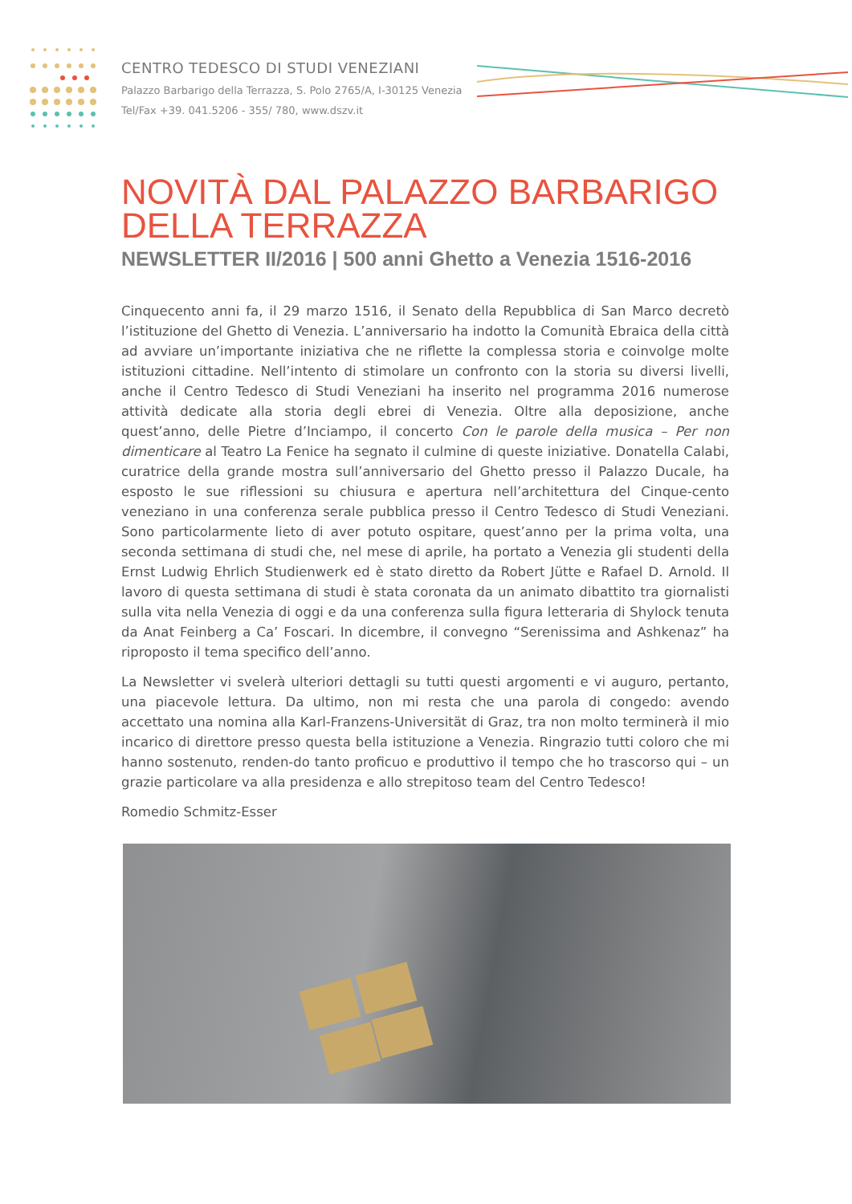CENTRO TEDESCO DI STUDI VENEZIANI
Palazzo Barbarigo della Terrazza, S. Polo 2765/A, I-30125 Venezia
Tel/Fax +39. 041.5206 - 355/ 780, www.dszv.it
NOVITÀ DAL PALAZZO BARBARIGO
DELLA TERRAZZA
NEWSLETTER II/2016 | 500 anni Ghetto a Venezia 1516-2016
Cinquecento anni fa, il 29 marzo 1516, il Senato della Repubblica di San Marco decretò l’istituzione del Ghetto di Venezia. L’anniversario ha indotto la Comunità Ebraica della città ad avviare un’importante iniziativa che ne riflette la complessa storia e coinvolge molte istituzioni cittadine. Nell’intento di stimolare un confronto con la storia su diversi livelli, anche il Centro Tedesco di Studi Veneziani ha inserito nel programma 2016 numerose attività dedicate alla storia degli ebrei di Venezia. Oltre alla deposizione, anche quest’anno, delle Pietre d’Inciampo, il concerto Con le parole della musica – Per non dimenticare al Teatro La Fenice ha segnato il culmine di queste iniziative. Donatella Calabi, curatrice della grande mostra sull’anniversario del Ghetto presso il Palazzo Ducale, ha esposto le sue riflessioni su chiusura e apertura nell’architettura del Cinque-cento veneziano in una conferenza serale pubblica presso il Centro Tedesco di Studi Veneziani. Sono particolarmente lieto di aver potuto ospitare, quest’anno per la prima volta, una seconda settimana di studi che, nel mese di aprile, ha portato a Venezia gli studenti della Ernst Ludwig Ehrlich Studienwerk ed è stato diretto da Robert Jütte e Rafael D. Arnold. Il lavoro di questa settimana di studi è stata coronata da un animato dibattito tra giornalisti sulla vita nella Venezia di oggi e da una conferenza sulla figura letteraria di Shylock tenuta da Anat Feinberg a Ca’ Foscari. In dicembre, il convegno “Serenissima and Ashkenaz” ha riproposto il tema specifico dell’anno.
La Newsletter vi svelerà ulteriori dettagli su tutti questi argomenti e vi auguro, pertanto, una piacevole lettura. Da ultimo, non mi resta che una parola di congedo: avendo accettato una nomina alla Karl-Franzens-Universität di Graz, tra non molto terminerà il mio incarico di direttore presso questa bella istituzione a Venezia. Ringrazio tutti coloro che mi hanno sostenuto, renden-do tanto proficuo e produttivo il tempo che ho trascorso qui – un grazie particolare va alla presidenza e allo strepitoso team del Centro Tedesco!
Romedio Schmitz-Esser